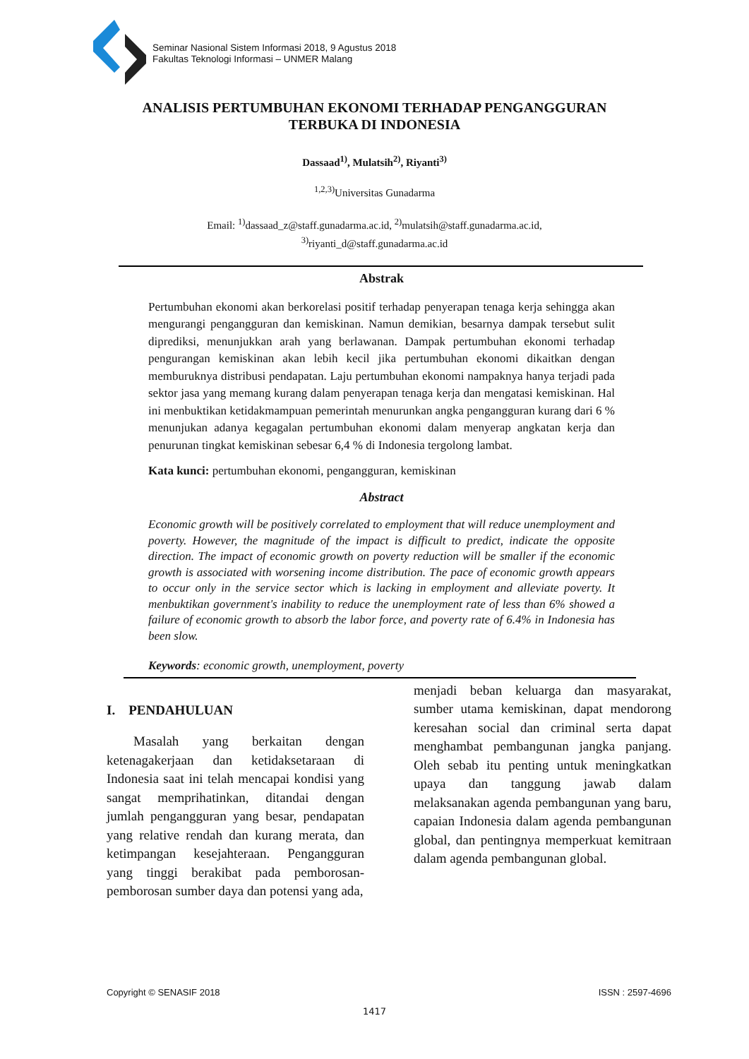Seminar Nasional Sistem Informasi 2018, 9 Agustus 2018
Fakultas Teknologi Informasi – UNMER Malang
ANALISIS PERTUMBUHAN EKONOMI TERHADAP PENGANGGURAN TERBUKA DI INDONESIA
Dassaad<sup>1)</sup>, Mulatsih<sup>2)</sup>, Riyanti<sup>3)</sup>
<sup>1,2,3)</sup>Universitas Gunadarma
Email: <sup>1)</sup>dassaad_z@staff.gunadarma.ac.id, <sup>2)</sup>mulatsih@staff.gunadarma.ac.id,
<sup>3)</sup> riyanti_d@staff.gunadarma.ac.id
Abstrak
Pertumbuhan ekonomi akan berkorelasi positif terhadap penyerapan tenaga kerja sehingga akan mengurangi pengangguran dan kemiskinan. Namun demikian, besarnya dampak tersebut sulit diprediksi, menunjukkan arah yang berlawanan. Dampak pertumbuhan ekonomi terhadap pengurangan kemiskinan akan lebih kecil jika pertumbuhan ekonomi dikaitkan dengan memburuknya distribusi pendapatan. Laju pertumbuhan ekonomi nampaknya hanya terjadi pada sektor jasa yang memang kurang dalam penyerapan tenaga kerja dan mengatasi kemiskinan. Hal ini menbuktikan ketidakmampuan pemerintah menurunkan angka pengangguran kurang dari 6 % menunjukan adanya kegagalan pertumbuhan ekonomi dalam menyerap angkatan kerja dan penurunan tingkat kemiskinan sebesar 6,4 % di Indonesia tergolong lambat.
Kata kunci: pertumbuhan ekonomi, pengangguran, kemiskinan
Abstract
Economic growth will be positively correlated to employment that will reduce unemployment and poverty. However, the magnitude of the impact is difficult to predict, indicate the opposite direction. The impact of economic growth on poverty reduction will be smaller if the economic growth is associated with worsening income distribution. The pace of economic growth appears to occur only in the service sector which is lacking in employment and alleviate poverty. It menbuktikan government's inability to reduce the unemployment rate of less than 6% showed a failure of economic growth to absorb the labor force, and poverty rate of 6.4% in Indonesia has been slow.
Keywords: economic growth, unemployment, poverty
I. PENDAHULUAN
Masalah yang berkaitan dengan ketenagakerjaan dan ketidaksetaraan di Indonesia saat ini telah mencapai kondisi yang sangat memprihatinkan, ditandai dengan jumlah pengangguran yang besar, pendapatan yang relative rendah dan kurang merata, dan ketimpangan kesejahteraan. Pengangguran yang tinggi berakibat pada pemborosan-pemborosan sumber daya dan potensi yang ada,
menjadi beban keluarga dan masyarakat, sumber utama kemiskinan, dapat mendorong keresahan social dan criminal serta dapat menghambat pembangunan jangka panjang. Oleh sebab itu penting untuk meningkatkan upaya dan tanggung jawab dalam melaksanakan agenda pembangunan yang baru, capaian Indonesia dalam agenda pembangunan global, dan pentingnya memperkuat kemitraan dalam agenda pembangunan global.
Copyright © SENASIF 2018 ISSN : 2597-4696
1417